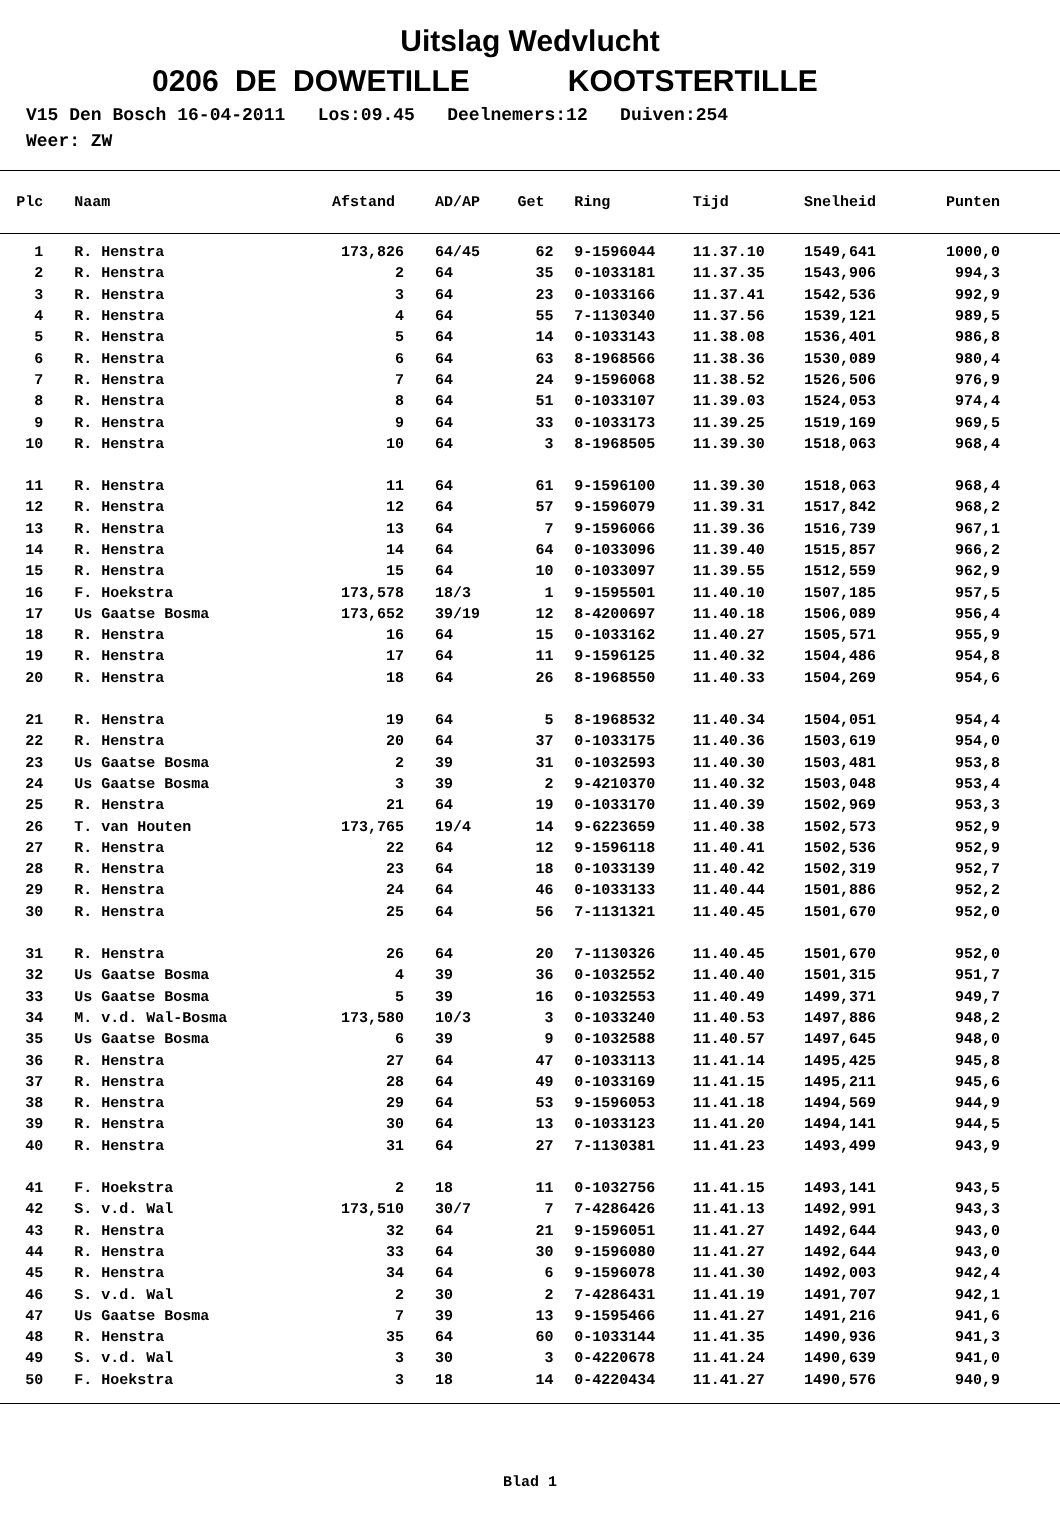Uitslag Wedvlucht
0206 DE DOWETILLE KOOTSTERTILLE
V15 Den Bosch 16-04-2011 Los:09.45 Deelnemers:12 Duiven:254 Weer: ZW
| Plc | | Naam | Afstand | | AD/AP | Get | | Ring | Tijd | Snelheid | Punten |
| --- | --- | --- | --- | --- | --- | --- | --- | --- | --- | --- | --- |
| 1 | | R. Henstra | 173,826 | | 64/45 | 62 | | 9-1596044 | 11.37.10 | 1549,641 | 1000,0 |
| 2 | | R. Henstra | 2 | | 64 | 35 | | 0-1033181 | 11.37.35 | 1543,906 | 994,3 |
| 3 | | R. Henstra | 3 | | 64 | 23 | | 0-1033166 | 11.37.41 | 1542,536 | 992,9 |
| 4 | | R. Henstra | 4 | | 64 | 55 | | 7-1130340 | 11.37.56 | 1539,121 | 989,5 |
| 5 | | R. Henstra | 5 | | 64 | 14 | | 0-1033143 | 11.38.08 | 1536,401 | 986,8 |
| 6 | | R. Henstra | 6 | | 64 | 63 | | 8-1968566 | 11.38.36 | 1530,089 | 980,4 |
| 7 | | R. Henstra | 7 | | 64 | 24 | | 9-1596068 | 11.38.52 | 1526,506 | 976,9 |
| 8 | | R. Henstra | 8 | | 64 | 51 | | 0-1033107 | 11.39.03 | 1524,053 | 974,4 |
| 9 | | R. Henstra | 9 | | 64 | 33 | | 0-1033173 | 11.39.25 | 1519,169 | 969,5 |
| 10 | | R. Henstra | 10 | | 64 | 3 | | 8-1968505 | 11.39.30 | 1518,063 | 968,4 |
| 11 | | R. Henstra | 11 | | 64 | 61 | | 9-1596100 | 11.39.30 | 1518,063 | 968,4 |
| 12 | | R. Henstra | 12 | | 64 | 57 | | 9-1596079 | 11.39.31 | 1517,842 | 968,2 |
| 13 | | R. Henstra | 13 | | 64 | 7 | | 9-1596066 | 11.39.36 | 1516,739 | 967,1 |
| 14 | | R. Henstra | 14 | | 64 | 64 | | 0-1033096 | 11.39.40 | 1515,857 | 966,2 |
| 15 | | R. Henstra | 15 | | 64 | 10 | | 0-1033097 | 11.39.55 | 1512,559 | 962,9 |
| 16 | | F. Hoekstra | 173,578 | | 18/3 | 1 | | 9-1595501 | 11.40.10 | 1507,185 | 957,5 |
| 17 | | Us Gaatse Bosma | 173,652 | | 39/19 | 12 | | 8-4200697 | 11.40.18 | 1506,089 | 956,4 |
| 18 | | R. Henstra | 16 | | 64 | 15 | | 0-1033162 | 11.40.27 | 1505,571 | 955,9 |
| 19 | | R. Henstra | 17 | | 64 | 11 | | 9-1596125 | 11.40.32 | 1504,486 | 954,8 |
| 20 | | R. Henstra | 18 | | 64 | 26 | | 8-1968550 | 11.40.33 | 1504,269 | 954,6 |
| 21 | | R. Henstra | 19 | | 64 | 5 | | 8-1968532 | 11.40.34 | 1504,051 | 954,4 |
| 22 | | R. Henstra | 20 | | 64 | 37 | | 0-1033175 | 11.40.36 | 1503,619 | 954,0 |
| 23 | | Us Gaatse Bosma | 2 | | 39 | 31 | | 0-1032593 | 11.40.30 | 1503,481 | 953,8 |
| 24 | | Us Gaatse Bosma | 3 | | 39 | 2 | | 9-4210370 | 11.40.32 | 1503,048 | 953,4 |
| 25 | | R. Henstra | 21 | | 64 | 19 | | 0-1033170 | 11.40.39 | 1502,969 | 953,3 |
| 26 | | T. van Houten | 173,765 | | 19/4 | 14 | | 9-6223659 | 11.40.38 | 1502,573 | 952,9 |
| 27 | | R. Henstra | 22 | | 64 | 12 | | 9-1596118 | 11.40.41 | 1502,536 | 952,9 |
| 28 | | R. Henstra | 23 | | 64 | 18 | | 0-1033139 | 11.40.42 | 1502,319 | 952,7 |
| 29 | | R. Henstra | 24 | | 64 | 46 | | 0-1033133 | 11.40.44 | 1501,886 | 952,2 |
| 30 | | R. Henstra | 25 | | 64 | 56 | | 7-1131321 | 11.40.45 | 1501,670 | 952,0 |
| 31 | | R. Henstra | 26 | | 64 | 20 | | 7-1130326 | 11.40.45 | 1501,670 | 952,0 |
| 32 | | Us Gaatse Bosma | 4 | | 39 | 36 | | 0-1032552 | 11.40.40 | 1501,315 | 951,7 |
| 33 | | Us Gaatse Bosma | 5 | | 39 | 16 | | 0-1032553 | 11.40.49 | 1499,371 | 949,7 |
| 34 | | M. v.d. Wal-Bosma | 173,580 | | 10/3 | 3 | | 0-1033240 | 11.40.53 | 1497,886 | 948,2 |
| 35 | | Us Gaatse Bosma | 6 | | 39 | 9 | | 0-1032588 | 11.40.57 | 1497,645 | 948,0 |
| 36 | | R. Henstra | 27 | | 64 | 47 | | 0-1033113 | 11.41.14 | 1495,425 | 945,8 |
| 37 | | R. Henstra | 28 | | 64 | 49 | | 0-1033169 | 11.41.15 | 1495,211 | 945,6 |
| 38 | | R. Henstra | 29 | | 64 | 53 | | 9-1596053 | 11.41.18 | 1494,569 | 944,9 |
| 39 | | R. Henstra | 30 | | 64 | 13 | | 0-1033123 | 11.41.20 | 1494,141 | 944,5 |
| 40 | | R. Henstra | 31 | | 64 | 27 | | 7-1130381 | 11.41.23 | 1493,499 | 943,9 |
| 41 | | F. Hoekstra | 2 | | 18 | 11 | | 0-1032756 | 11.41.15 | 1493,141 | 943,5 |
| 42 | | S. v.d. Wal | 173,510 | | 30/7 | 7 | | 7-4286426 | 11.41.13 | 1492,991 | 943,3 |
| 43 | | R. Henstra | 32 | | 64 | 21 | | 9-1596051 | 11.41.27 | 1492,644 | 943,0 |
| 44 | | R. Henstra | 33 | | 64 | 30 | | 9-1596080 | 11.41.27 | 1492,644 | 943,0 |
| 45 | | R. Henstra | 34 | | 64 | 6 | | 9-1596078 | 11.41.30 | 1492,003 | 942,4 |
| 46 | | S. v.d. Wal | 2 | | 30 | 2 | | 7-4286431 | 11.41.19 | 1491,707 | 942,1 |
| 47 | | Us Gaatse Bosma | 7 | | 39 | 13 | | 9-1595466 | 11.41.27 | 1491,216 | 941,6 |
| 48 | | R. Henstra | 35 | | 64 | 60 | | 0-1033144 | 11.41.35 | 1490,936 | 941,3 |
| 49 | | S. v.d. Wal | 3 | | 30 | 3 | | 0-4220678 | 11.41.24 | 1490,639 | 941,0 |
| 50 | | F. Hoekstra | 3 | | 18 | 14 | | 0-4220434 | 11.41.27 | 1490,576 | 940,9 |
Blad 1